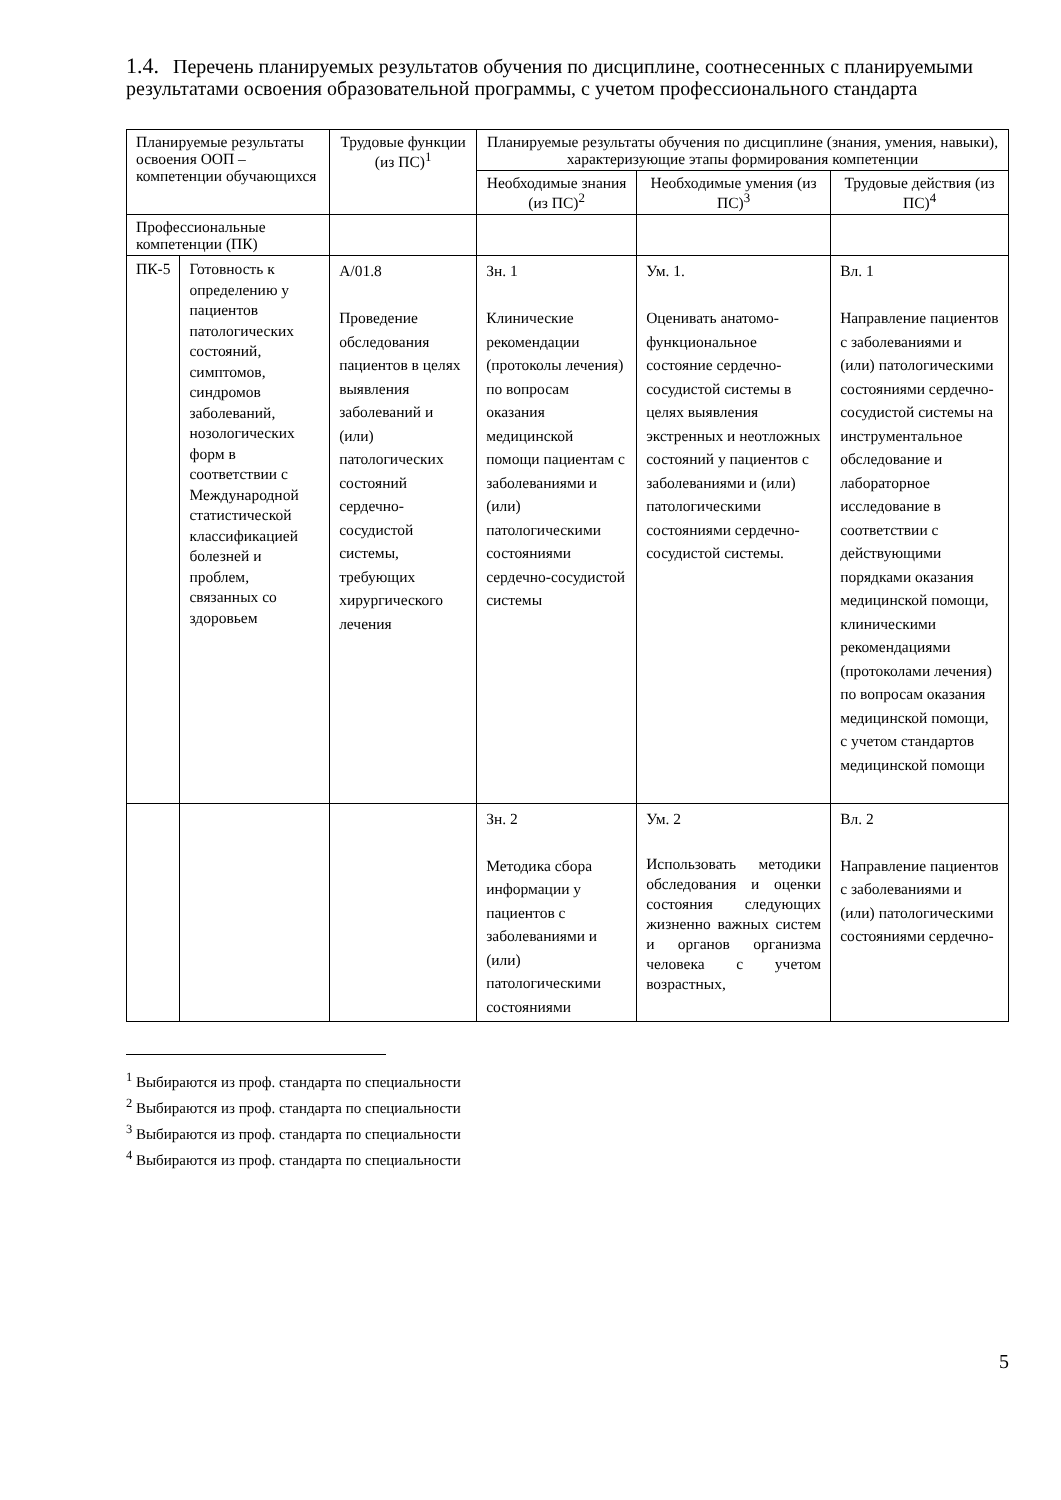1.4. Перечень планируемых результатов обучения по дисциплине, соотнесенных с планируемыми результатами освоения образовательной программы, с учетом профессионального стандарта
| Планируемые результаты освоения ООП – компетенции обучающихся | | Трудовые функции (из ПС)<sup>1</sup> | Планируемые результаты обучения по дисциплине (знания, умения, навыки), характеризующие этапы формирования компетенции | | |
| | | | Необходимые знания (из ПС)<sup>2</sup> | Необходимые умения (из ПС)<sup>3</sup> | Трудовые действия (из ПС)<sup>4</sup> |
| Профессиональные компетенции (ПК) | | | | | |
| ПК-5 | Готовность к определению у пациентов патологических состояний, симптомов, синдромов заболеваний, нозологических форм в соответствии с Международной статистической классификацией болезней и проблем, связанных со здоровьем | А/01.8 Проведение обследования пациентов в целях выявления заболеваний и (или) патологических состояний сердечно-сосудистой системы, требующих хирургического лечения | Зн. 1 Клинические рекомендации (протоколы лечения) по вопросам оказания медицинской помощи пациентам с заболеваниями и (или) патологическими состояниями сердечно-сосудистой системы | Ум. 1. Оценивать анатомо-функциональное состояние сердечно-сосудистой системы в целях выявления экстренных и неотложных состояний у пациентов с заболеваниями и (или) патологическими состояниями сердечно-сосудистой системы. | Вл. 1 Направление пациентов с заболеваниями и (или) патологическими состояниями сердечно-сосудистой системы на инструментальное обследование и лабораторное исследование в соответствии с действующими порядками оказания медицинской помощи, клиническими рекомендациями (протоколами лечения) по вопросам оказания медицинской помощи, с учетом стандартов медицинской помощи |
| | | | Зн. 2 Методика сбора информации у пациентов с заболеваниями и (или) патологическими состояниями | Ум. 2 Использовать методики обследования и оценки состояния следующих жизненно важных систем и органов организма человека с учетом возрастных, | Вл. 2 Направление пациентов с заболеваниями и (или) патологическими состояниями сердечно- |
<sup>1</sup> Выбираются из проф. стандарта по специальности
<sup>2</sup> Выбираются из проф. стандарта по специальности
<sup>3</sup> Выбираются из проф. стандарта по специальности
<sup>4</sup> Выбираются из проф. стандарта по специальности
5